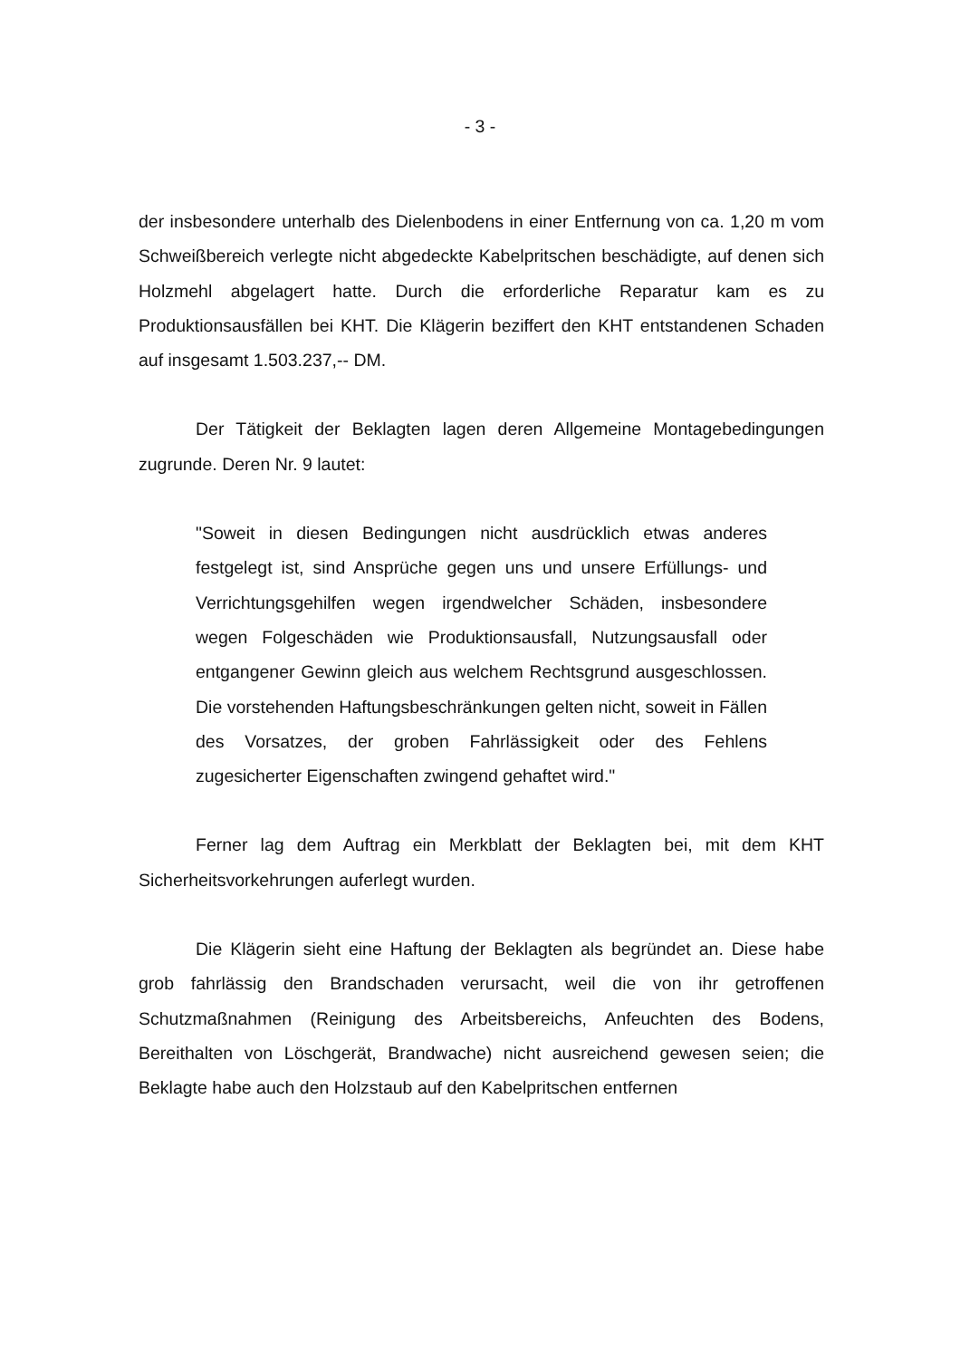- 3 -
der insbesondere unterhalb des Dielenbodens in einer Entfernung von ca. 1,20 m vom Schweißbereich verlegte nicht abgedeckte Kabelpritschen beschädigte, auf denen sich Holzmehl abgelagert hatte. Durch die erforderliche Reparatur kam es zu Produktionsausfällen bei KHT. Die Klägerin beziffert den KHT entstandenen Schaden auf insgesamt 1.503.237,-- DM.
Der Tätigkeit der Beklagten lagen deren Allgemeine Montagebedingungen zugrunde. Deren Nr. 9 lautet:
"Soweit in diesen Bedingungen nicht ausdrücklich etwas anderes festgelegt ist, sind Ansprüche gegen uns und unsere Erfüllungs- und Verrichtungsgehilfen wegen irgendwelcher Schäden, insbesondere wegen Folgeschäden wie Produktionsausfall, Nutzungsausfall oder entgangener Gewinn gleich aus welchem Rechtsgrund ausgeschlossen. Die vorstehenden Haftungsbeschränkungen gelten nicht, soweit in Fällen des Vorsatzes, der groben Fahrlässigkeit oder des Fehlens zugesicherter Eigenschaften zwingend gehaftet wird."
Ferner lag dem Auftrag ein Merkblatt der Beklagten bei, mit dem KHT Sicherheitsvorkehrungen auferlegt wurden.
Die Klägerin sieht eine Haftung der Beklagten als begründet an. Diese habe grob fahrlässig den Brandschaden verursacht, weil die von ihr getroffenen Schutzmaßnahmen (Reinigung des Arbeitsbereichs, Anfeuchten des Bodens, Bereithalten von Löschgerät, Brandwache) nicht ausreichend gewesen seien; die Beklagte habe auch den Holzstaub auf den Kabelpritschen entfernen